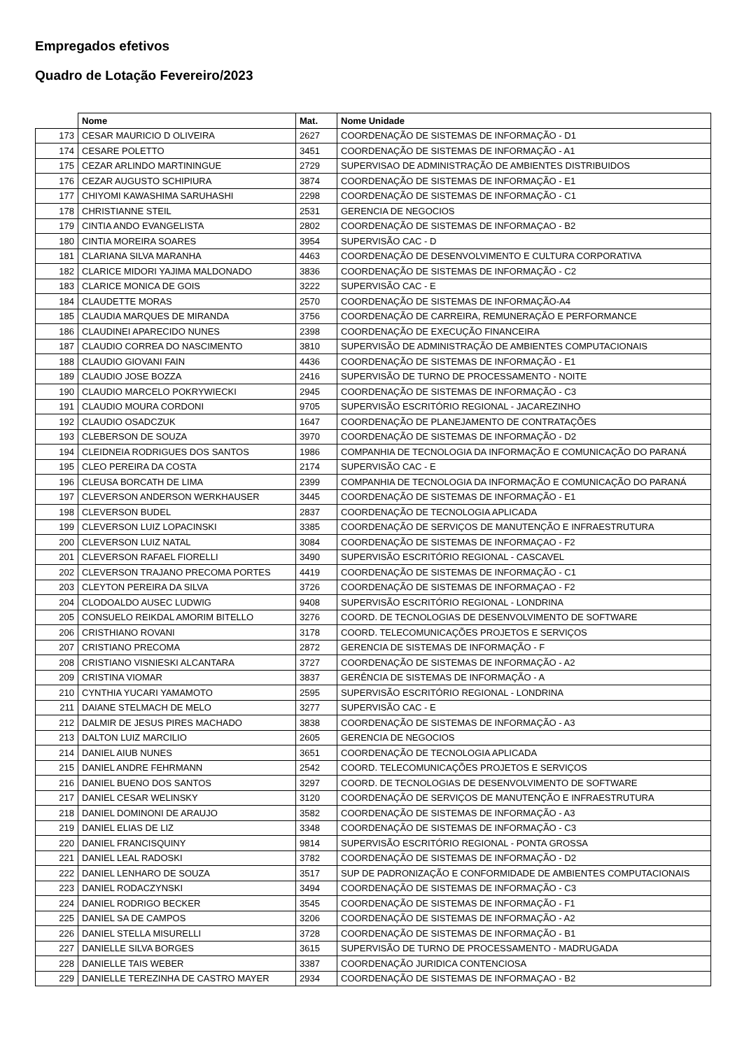Empregados efetivos
Quadro de Lotação Fevereiro/2023
| | Nome | Mat. | Nome Unidade |
| --- | --- | --- | --- |
| 173 | CESAR MAURICIO D OLIVEIRA | 2627 | COORDENAÇÃO DE SISTEMAS DE INFORMAÇÃO - D1 |
| 174 | CESARE POLETTO | 3451 | COORDENAÇÃO DE SISTEMAS DE INFORMAÇÃO - A1 |
| 175 | CEZAR ARLINDO MARTININGUE | 2729 | SUPERVISAO DE ADMINISTRAÇÃO DE AMBIENTES DISTRIBUIDOS |
| 176 | CEZAR AUGUSTO SCHIPIURA | 3874 | COORDENAÇÃO DE SISTEMAS DE INFORMAÇÃO - E1 |
| 177 | CHIYOMI KAWASHIMA SARUHASHI | 2298 | COORDENAÇÃO DE SISTEMAS DE INFORMAÇÃO - C1 |
| 178 | CHRISTIANNE STEIL | 2531 | GERENCIA DE NEGOCIOS |
| 179 | CINTIA ANDO EVANGELISTA | 2802 | COORDENAÇÃO DE SISTEMAS DE INFORMAÇAO - B2 |
| 180 | CINTIA MOREIRA SOARES | 3954 | SUPERVISÃO CAC - D |
| 181 | CLARIANA SILVA MARANHA | 4463 | COORDENAÇÃO DE DESENVOLVIMENTO E CULTURA CORPORATIVA |
| 182 | CLARICE MIDORI YAJIMA MALDONADO | 3836 | COORDENAÇÃO DE SISTEMAS DE INFORMAÇÃO - C2 |
| 183 | CLARICE MONICA DE GOIS | 3222 | SUPERVISÃO CAC - E |
| 184 | CLAUDETTE MORAS | 2570 | COORDENAÇÃO DE SISTEMAS DE INFORMAÇÃO-A4 |
| 185 | CLAUDIA MARQUES DE MIRANDA | 3756 | COORDENAÇÃO DE CARREIRA, REMUNERAÇÃO E PERFORMANCE |
| 186 | CLAUDINEI APARECIDO NUNES | 2398 | COORDENAÇÃO DE EXECUÇÃO FINANCEIRA |
| 187 | CLAUDIO CORREA DO NASCIMENTO | 3810 | SUPERVISÃO DE ADMINISTRAÇÃO DE AMBIENTES COMPUTACIONAIS |
| 188 | CLAUDIO GIOVANI FAIN | 4436 | COORDENAÇÃO DE SISTEMAS DE INFORMAÇÃO - E1 |
| 189 | CLAUDIO JOSE BOZZA | 2416 | SUPERVISÃO DE TURNO DE PROCESSAMENTO - NOITE |
| 190 | CLAUDIO MARCELO POKRYWIECKI | 2945 | COORDENAÇÃO DE SISTEMAS DE INFORMAÇÃO - C3 |
| 191 | CLAUDIO MOURA CORDONI | 9705 | SUPERVISÃO ESCRITÓRIO REGIONAL - JACAREZINHO |
| 192 | CLAUDIO OSADCZUK | 1647 | COORDENAÇÃO DE PLANEJAMENTO DE CONTRATAÇÕES |
| 193 | CLEBERSON DE SOUZA | 3970 | COORDENAÇÃO DE SISTEMAS DE INFORMAÇÃO - D2 |
| 194 | CLEIDNEIA RODRIGUES DOS SANTOS | 1986 | COMPANHIA DE TECNOLOGIA DA INFORMAÇÃO E COMUNICAÇÃO DO PARANÁ |
| 195 | CLEO PEREIRA DA COSTA | 2174 | SUPERVISÃO CAC - E |
| 196 | CLEUSA BORCATH DE LIMA | 2399 | COMPANHIA DE TECNOLOGIA DA INFORMAÇÃO E COMUNICAÇÃO DO PARANÁ |
| 197 | CLEVERSON ANDERSON WERKHAUSER | 3445 | COORDENAÇÃO DE SISTEMAS DE INFORMAÇÃO - E1 |
| 198 | CLEVERSON BUDEL | 2837 | COORDENAÇÃO DE TECNOLOGIA APLICADA |
| 199 | CLEVERSON LUIZ LOPACINSKI | 3385 | COORDENAÇÃO DE SERVIÇOS DE MANUTENÇÃO E INFRAESTRUTURA |
| 200 | CLEVERSON LUIZ NATAL | 3084 | COORDENAÇÃO DE SISTEMAS DE INFORMAÇAO - F2 |
| 201 | CLEVERSON RAFAEL FIORELLI | 3490 | SUPERVISÃO ESCRITÓRIO REGIONAL - CASCAVEL |
| 202 | CLEVERSON TRAJANO PRECOMA PORTES | 4419 | COORDENAÇÃO DE SISTEMAS DE INFORMAÇÃO - C1 |
| 203 | CLEYTON PEREIRA DA SILVA | 3726 | COORDENAÇÃO DE SISTEMAS DE INFORMAÇAO - F2 |
| 204 | CLODOALDO AUSEC LUDWIG | 9408 | SUPERVISÃO ESCRITÓRIO REGIONAL - LONDRINA |
| 205 | CONSUELO REIKDAL AMORIM BITELLO | 3276 | COORD. DE TECNOLOGIAS DE DESENVOLVIMENTO DE SOFTWARE |
| 206 | CRISTHIANO ROVANI | 3178 | COORD. TELECOMUNICAÇÕES PROJETOS E SERVIÇOS |
| 207 | CRISTIANO PRECOMA | 2872 | GERENCIA DE SISTEMAS DE INFORMAÇÃO - F |
| 208 | CRISTIANO VISNIESKI ALCANTARA | 3727 | COORDENAÇÃO DE SISTEMAS DE INFORMAÇÃO - A2 |
| 209 | CRISTINA VIOMAR | 3837 | GERÊNCIA DE SISTEMAS DE INFORMAÇÃO - A |
| 210 | CYNTHIA YUCARI YAMAMOTO | 2595 | SUPERVISÃO ESCRITÓRIO REGIONAL - LONDRINA |
| 211 | DAIANE STELMACH DE MELO | 3277 | SUPERVISÃO CAC - E |
| 212 | DALMIR DE JESUS PIRES MACHADO | 3838 | COORDENAÇÃO DE SISTEMAS DE INFORMAÇÃO - A3 |
| 213 | DALTON LUIZ MARCILIO | 2605 | GERENCIA DE NEGOCIOS |
| 214 | DANIEL AIUB NUNES | 3651 | COORDENAÇÃO DE TECNOLOGIA APLICADA |
| 215 | DANIEL ANDRE FEHRMANN | 2542 | COORD. TELECOMUNICAÇÕES PROJETOS E SERVIÇOS |
| 216 | DANIEL BUENO DOS SANTOS | 3297 | COORD. DE TECNOLOGIAS DE DESENVOLVIMENTO DE SOFTWARE |
| 217 | DANIEL CESAR WELINSKY | 3120 | COORDENAÇÃO DE SERVIÇOS DE MANUTENÇÃO E INFRAESTRUTURA |
| 218 | DANIEL DOMINONI DE ARAUJO | 3582 | COORDENAÇÃO DE SISTEMAS DE INFORMAÇÃO - A3 |
| 219 | DANIEL ELIAS DE LIZ | 3348 | COORDENAÇÃO DE SISTEMAS DE INFORMAÇÃO - C3 |
| 220 | DANIEL FRANCISQUINY | 9814 | SUPERVISÃO ESCRITÓRIO REGIONAL - PONTA GROSSA |
| 221 | DANIEL LEAL RADOSKI | 3782 | COORDENAÇÃO DE SISTEMAS DE INFORMAÇÃO - D2 |
| 222 | DANIEL LENHARO DE SOUZA | 3517 | SUP DE PADRONIZAÇÃO E CONFORMIDADE DE AMBIENTES COMPUTACIONAIS |
| 223 | DANIEL RODACZYNSKI | 3494 | COORDENAÇÃO DE SISTEMAS DE INFORMAÇÃO - C3 |
| 224 | DANIEL RODRIGO BECKER | 3545 | COORDENAÇÃO DE SISTEMAS DE INFORMAÇÃO - F1 |
| 225 | DANIEL SA DE CAMPOS | 3206 | COORDENAÇÃO DE SISTEMAS DE INFORMAÇÃO - A2 |
| 226 | DANIEL STELLA MISURELLI | 3728 | COORDENAÇÃO DE SISTEMAS DE INFORMAÇÃO - B1 |
| 227 | DANIELLE SILVA BORGES | 3615 | SUPERVISÃO DE TURNO DE PROCESSAMENTO - MADRUGADA |
| 228 | DANIELLE TAIS WEBER | 3387 | COORDENAÇÃO JURIDICA CONTENCIOSA |
| 229 | DANIELLE TEREZINHA DE CASTRO MAYER | 2934 | COORDENAÇÃO DE SISTEMAS DE INFORMAÇAO - B2 |